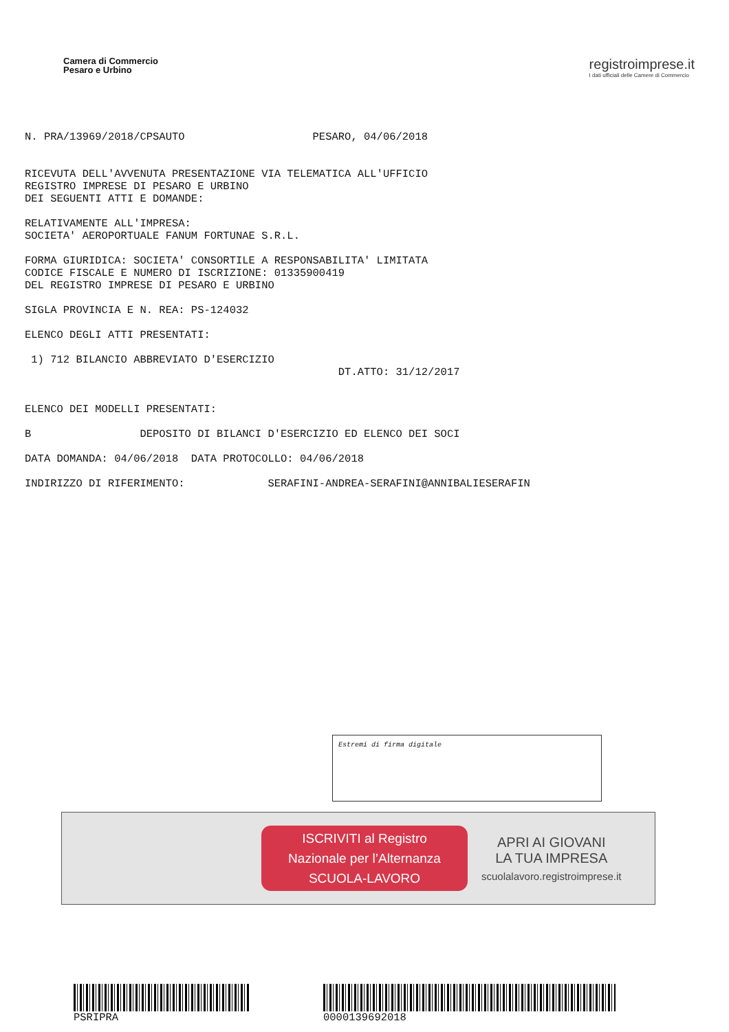Camera di Commercio
Pesaro e Urbino
registroimprese.it
I dati ufficiali delle Camere di Commercio
N. PRA/13969/2018/CPSAUTO PESARO, 04/06/2018 RICEVUTA DELL'AVVENUTA PRESENTAZIONE VIA TELEMATICA ALL'UFFICIO REGISTRO IMPRESE DI PESARO E URBINO DEI SEGUENTI ATTI E DOMANDE: RELATIVAMENTE ALL'IMPRESA: SOCIETA' AEROPORTUALE FANUM FORTUNAE S.R.L. FORMA GIURIDICA: SOCIETA' CONSORTILE A RESPONSABILITA' LIMITATA CODICE FISCALE E NUMERO DI ISCRIZIONE: 01335900419 DEL REGISTRO IMPRESE DI PESARO E URBINO SIGLA PROVINCIA E N. REA: PS-124032 ELENCO DEGLI ATTI PRESENTATI: 1) 712 BILANCIO ABBREVIATO D'ESERCIZIO DT.ATTO: 31/12/2017 ELENCO DEI MODELLI PRESENTATI: B DEPOSITO DI BILANCI D'ESERCIZIO ED ELENCO DEI SOCI DATA DOMANDA: 04/06/2018 DATA PROTOCOLLO: 04/06/2018 INDIRIZZO DI RIFERIMENTO: SERAFINI-ANDREA-SERAFINI@ANNIBALIESERAFIN
Estremi di firma digitale
ISCRIVITI al Registro
Nazionale per l’Alternanza
SCUOLA-LAVORO
APRI AI GIOVANI
LA TUA IMPRESA
scuolalavoro.registroimprese.it
PSRIPRA 000013969​2018